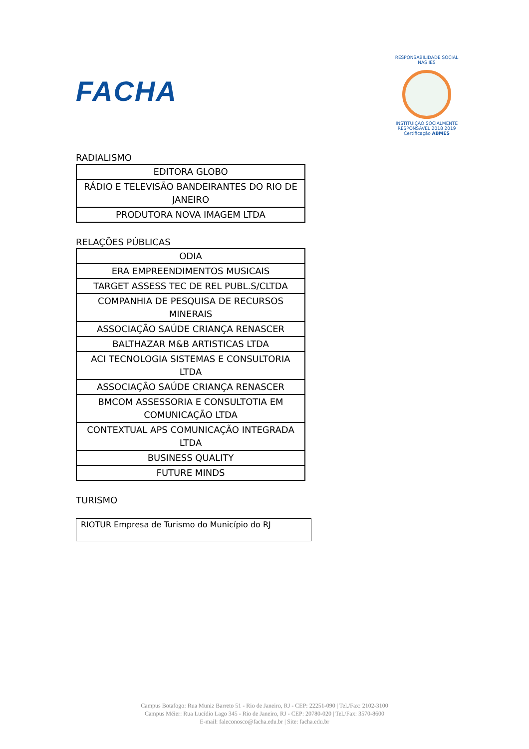FACHA
RESPONSABILIDADE SOCIAL NAS IES
INSTITUIÇÃO SOCIALMENTE RESPONSÁVEL 2018 2019
Certificação ABMES
RADIALISMO
| EDITORA GLOBO |
| RÁDIO E TELEVISÃO BANDEIRANTES DO RIO DE JANEIRO |
| PRODUTORA NOVA IMAGEM LTDA |
RELAÇÕES PÚBLICAS
| ODIA |
| ERA EMPREENDIMENTOS MUSICAIS |
| TARGET ASSESS TEC DE REL PUBL.S/CLTDA |
| COMPANHIA DE PESQUISA DE RECURSOS MINERAIS |
| ASSOCIAÇÃO SAÚDE CRIANÇA RENASCER |
| BALTHAZAR M&B ARTISTICAS LTDA |
| ACI TECNOLOGIA SISTEMAS E CONSULTORIA LTDA |
| ASSOCIAÇÃO SAÚDE CRIANÇA RENASCER |
| BMCOM ASSESSORIA E CONSULTOTIA EM COMUNICAÇÃO LTDA |
| CONTEXTUAL APS COMUNICAÇÃO INTEGRADA LTDA |
| BUSINESS QUALITY |
| FUTURE MINDS |
TURISMO
RIOTUR Empresa de Turismo do Município do RJ
Campus Botafogo: Rua Muniz Barreto 51 - Rio de Janeiro, RJ - CEP: 22251-090 | Tel./Fax: 2102-3100
Campus Méier: Rua Lucídio Lago 345 - Rio de Janeiro, RJ - CEP: 20780-020 | Tel./Fax: 3570-8600
E-mail: faleconosco@facha.edu.br | Site: facha.edu.br